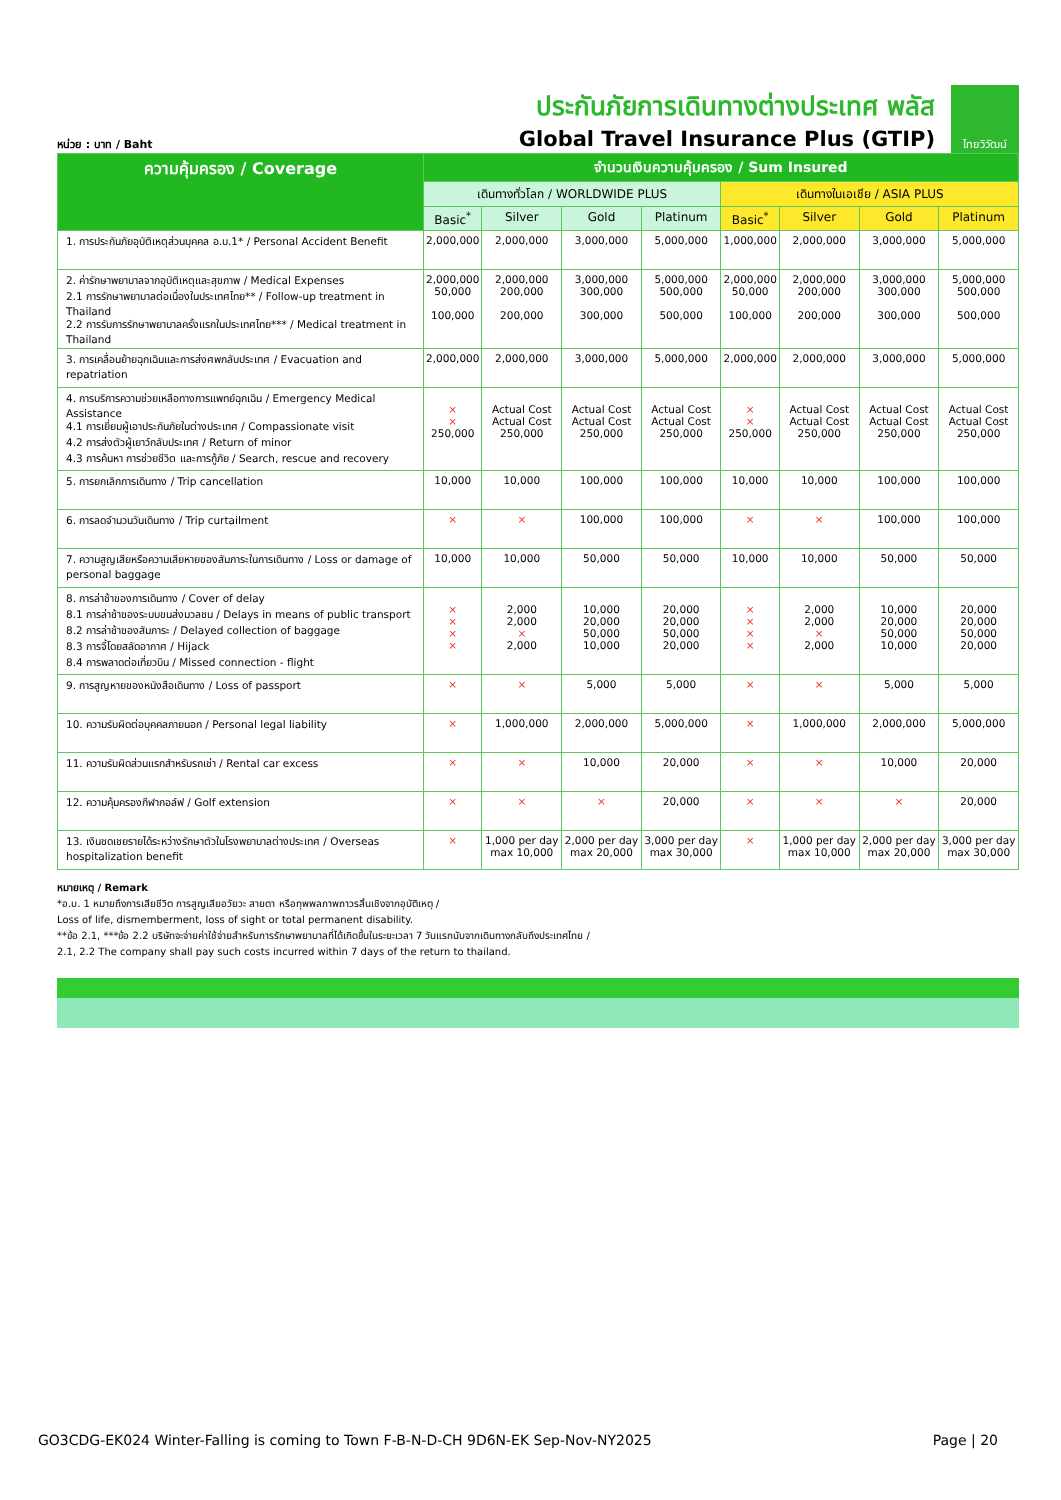หน่วย : บาท / Baht
ประกันภัยการเดินทางต่างประเทศ พลัส
Global Travel Insurance Plus (GTIP)
ไทยวิวัฒน์
| ความคุ้มครอง / Coverage | จำนวนเงินความคุ้มครอง / Sum Insured | | | | | | | |
| --- | --- | --- | --- | --- | --- | --- | --- | --- |
| | เดินทางทั่วโลก / WORLDWIDE PLUS | | | | เดินทางในเอเชีย / ASIA PLUS | | | |
| | Basic<sup>*</sup> | Silver | Gold | Platinum | Basic<sup>*</sup> | Silver | Gold | Platinum |
| 1. การประกันภัยอุบัติเหตุส่วนบุคคล อ.บ.1* / Personal Accident Benefit | 2,000,000 | 2,000,000 | 3,000,000 | 5,000,000 | 1,000,000 | 2,000,000 | 3,000,000 | 5,000,000 |
| 2. ค่ารักษาพยาบาลจากอุบัติเหตุและสุขภาพ / Medical Expenses 2.1 การรักษาพยาบาลต่อเนื่องในประเทศไทย** / Follow-up treatment in Thailand 2.2 การรับการรักษาพยาบาลครั้งแรกในประเทศไทย*** / Medical treatment in Thailand | 2,000,000 50,000 100,000 | 2,000,000 200,000 200,000 | 3,000,000 300,000 300,000 | 5,000,000 500,000 500,000 | 2,000,000 50,000 100,000 | 2,000,000 200,000 200,000 | 3,000,000 300,000 300,000 | 5,000,000 500,000 500,000 |
| 3. การเคลื่อนย้ายฉุกเฉินและการส่งศพกลับประเทศ / Evacuation and repatriation | 2,000,000 | 2,000,000 | 3,000,000 | 5,000,000 | 2,000,000 | 2,000,000 | 3,000,000 | 5,000,000 |
| 4. การบริการความช่วยเหลือทางการแพทย์ฉุกเฉิน / Emergency Medical Assistance 4.1 การเยี่ยมผู้เอาประกันภัยในต่างประเทศ / Compassionate visit 4.2 การส่งตัวผู้เยาว์กลับประเทศ / Return of minor 4.3 การค้นหา การช่วยชีวิต และการกู้ภัย / Search, rescue and recovery | × × 250,000 | Actual Cost Actual Cost 250,000 | Actual Cost Actual Cost 250,000 | Actual Cost Actual Cost 250,000 | × × 250,000 | Actual Cost Actual Cost 250,000 | Actual Cost Actual Cost 250,000 | Actual Cost Actual Cost 250,000 |
| 5. การยกเลิกการเดินทาง / Trip cancellation | 10,000 | 10,000 | 100,000 | 100,000 | 10,000 | 10,000 | 100,000 | 100,000 |
| 6. การลดจำนวนวันเดินทาง / Trip curtailment | × | × | 100,000 | 100,000 | × | × | 100,000 | 100,000 |
| 7. ความสูญเสียหรือความเสียหายของสัมภาระในการเดินทาง / Loss or damage of personal baggage | 10,000 | 10,000 | 50,000 | 50,000 | 10,000 | 10,000 | 50,000 | 50,000 |
| 8. การล่าช้าของการเดินทาง / Cover of delay 8.1 การล่าช้าของระบบขนส่งมวลชน / Delays in means of public transport 8.2 การล่าช้าของสัมภาระ / Delayed collection of baggage 8.3 การจี้โดยสลัดอากาศ / Hijack 8.4 การพลาดต่อเที่ยวบิน / Missed connection - flight | × × × × | 2,000 2,000 × 2,000 | 10,000 20,000 50,000 10,000 | 20,000 20,000 50,000 20,000 | × × × × | 2,000 2,000 × 2,000 | 10,000 20,000 50,000 10,000 | 20,000 20,000 50,000 20,000 |
| 9. การสูญหายของหนังสือเดินทาง / Loss of passport | × | × | 5,000 | 5,000 | × | × | 5,000 | 5,000 |
| 10. ความรับผิดต่อบุคคลภายนอก / Personal legal liability | × | 1,000,000 | 2,000,000 | 5,000,000 | × | 1,000,000 | 2,000,000 | 5,000,000 |
| 11. ความรับผิดส่วนแรกสำหรับรถเช่า / Rental car excess | × | × | 10,000 | 20,000 | × | × | 10,000 | 20,000 |
| 12. ความคุ้มครองกีฬากอล์ฟ / Golf extension | × | × | × | 20,000 | × | × | × | 20,000 |
| 13. เงินชดเชยรายได้ระหว่างรักษาตัวในโรงพยาบาลต่างประเทศ / Overseas hospitalization benefit | × | 1,000 per day max 10,000 | 2,000 per day max 20,000 | 3,000 per day max 30,000 | × | 1,000 per day max 10,000 | 2,000 per day max 20,000 | 3,000 per day max 30,000 |
หมายเหตุ / Remark
*อ.บ. 1 หมายถึงการเสียชีวิต การสูญเสียอวัยวะ สายตา หรือทุพพลภาพถาวรสิ้นเชิงจากอุบัติเหตุ /
Loss of life, dismemberment, loss of sight or total permanent disability.
**ข้อ 2.1, ***ข้อ 2.2 บริษัทจะจ่ายค่าใช้จ่ายสำหรับการรักษาพยาบาลที่ได้เกิดขึ้นในระยะเวลา 7 วันแรกนับจากเดินทางกลับถึงประเทศไทย /
2.1, 2.2 The company shall pay such costs incurred within 7 days of the return to thailand.
GO3CDG-EK024 Winter-Falling is coming to Town F-B-N-D-CH 9D6N-EK Sep-Nov-NY2025 Page | 20